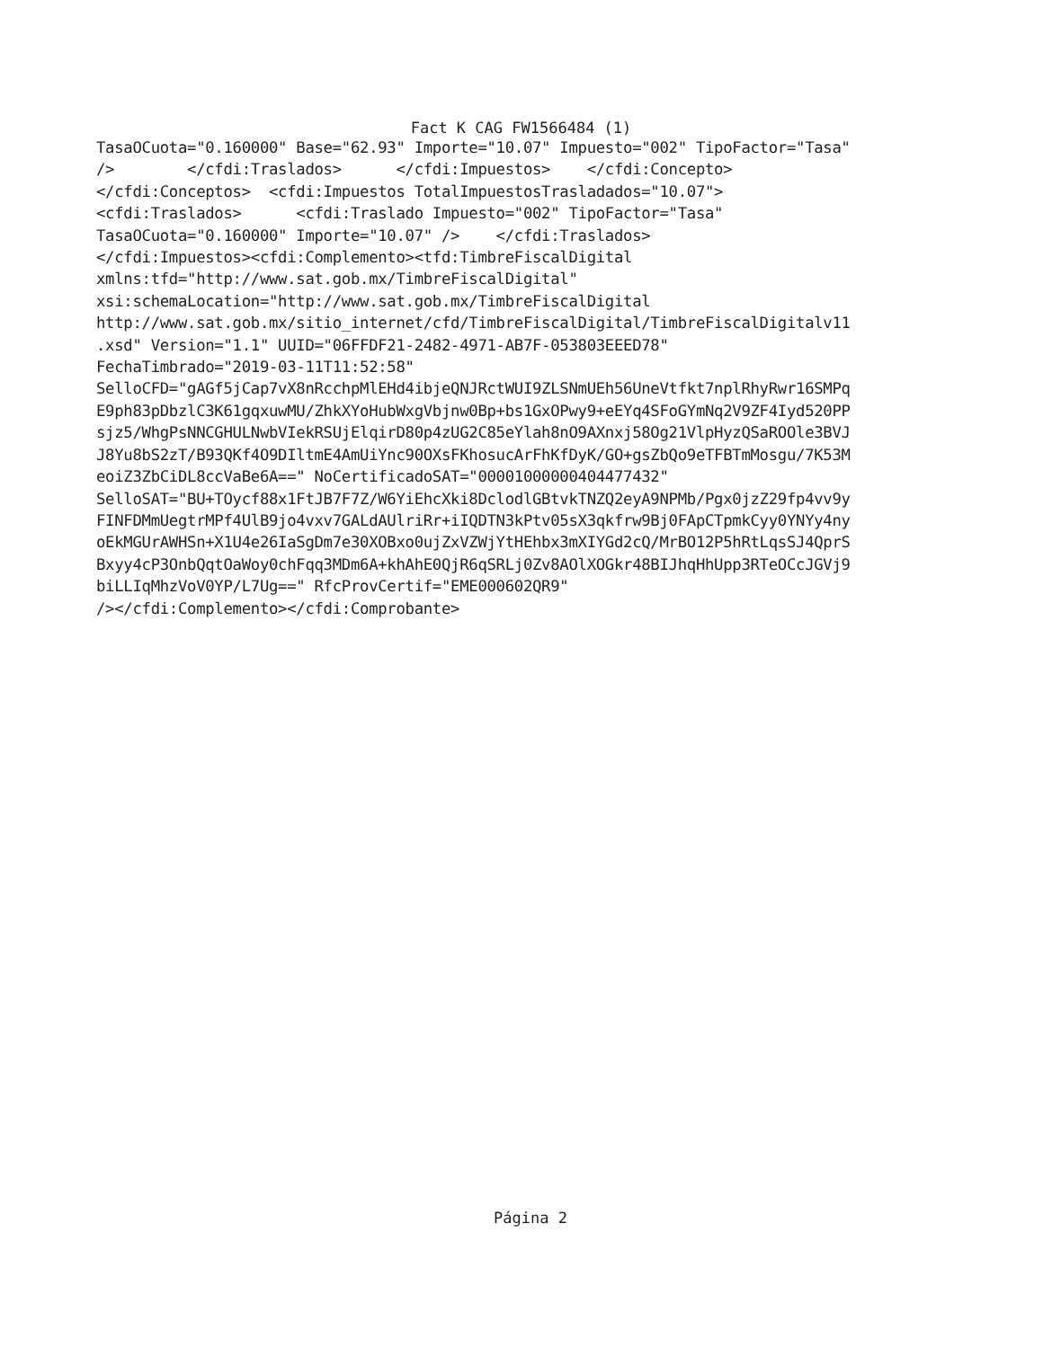Fact K CAG FW1566484 (1)
TasaOCuota="0.160000" Base="62.93" Importe="10.07" Impuesto="002" TipoFactor="Tasa"
/>        </cfdi:Traslados>      </cfdi:Impuestos>    </cfdi:Concepto>
</cfdi:Conceptos>  <cfdi:Impuestos TotalImpuestosTrasladados="10.07">
<cfdi:Traslados>      <cfdi:Traslado Impuesto="002" TipoFactor="Tasa"
TasaOCuota="0.160000" Importe="10.07" />    </cfdi:Traslados>
</cfdi:Impuestos><cfdi:Complemento><tfd:TimbreFiscalDigital
xmlns:tfd="http://www.sat.gob.mx/TimbreFiscalDigital"
xsi:schemaLocation="http://www.sat.gob.mx/TimbreFiscalDigital
http://www.sat.gob.mx/sitio_internet/cfd/TimbreFiscalDigital/TimbreFiscalDigitalv11
.xsd" Version="1.1" UUID="06FFDF21-2482-4971-AB7F-053803EEED78"
FechaTimbrado="2019-03-11T11:52:58"
SelloCFD="gAGf5jCap7vX8nRcchpMlEHd4ibjeQNJRctWUI9ZLSNmUEh56UneVtfkt7nplRhyRwr16SMPq
E9ph83pDbzlC3K61gqxuwMU/ZhkXYoHubWxgVbjnw0Bp+bs1GxOPwy9+eEYq4SFoGYmNq2V9ZF4Iyd520PP
sjz5/WhgPsNNCGHULNwbVIekRSUjElqirD80p4zUG2C85eYlah8nO9AXnxj58Og21VlpHyzQSaROOle3BVJ
J8Yu8bS2zT/B93QKf4O9DIltmE4AmUiYnc90OXsFKhosucArFhKfDyK/GO+gsZbQo9eTFBTmMosgu/7K53M
eoiZ3ZbCiDL8ccVaBe6A==" NoCertificadoSAT="00001000000404477432"
SelloSAT="BU+TOycf88x1FtJB7F7Z/W6YiEhcXki8DclodlGBtvkTNZQ2eyA9NPMb/Pgx0jzZ29fp4vv9y
FINFDMmUegtrMPf4UlB9jo4vxv7GALdAUlriRr+iIQDTN3kPtv05sX3qkfrw9Bj0FApCTpmkCyy0YNYy4ny
oEkMGUrAWHSn+X1U4e26IaSgDm7e30XOBxo0ujZxVZWjYtHEhbx3mXIYGd2cQ/MrBO12P5hRtLqsSJ4QprS
Bxyy4cP3OnbQqtOaWoy0chFqq3MDm6A+khAhE0QjR6qSRLj0Zv8AOlXOGkr48BIJhqHhUpp3RTeOCcJGVj9
biLLIqMhzVoV0YP/L7Ug==" RfcProvCertif="EME000602QR9"
/></cfdi:Complemento></cfdi:Comprobante>
Página 2